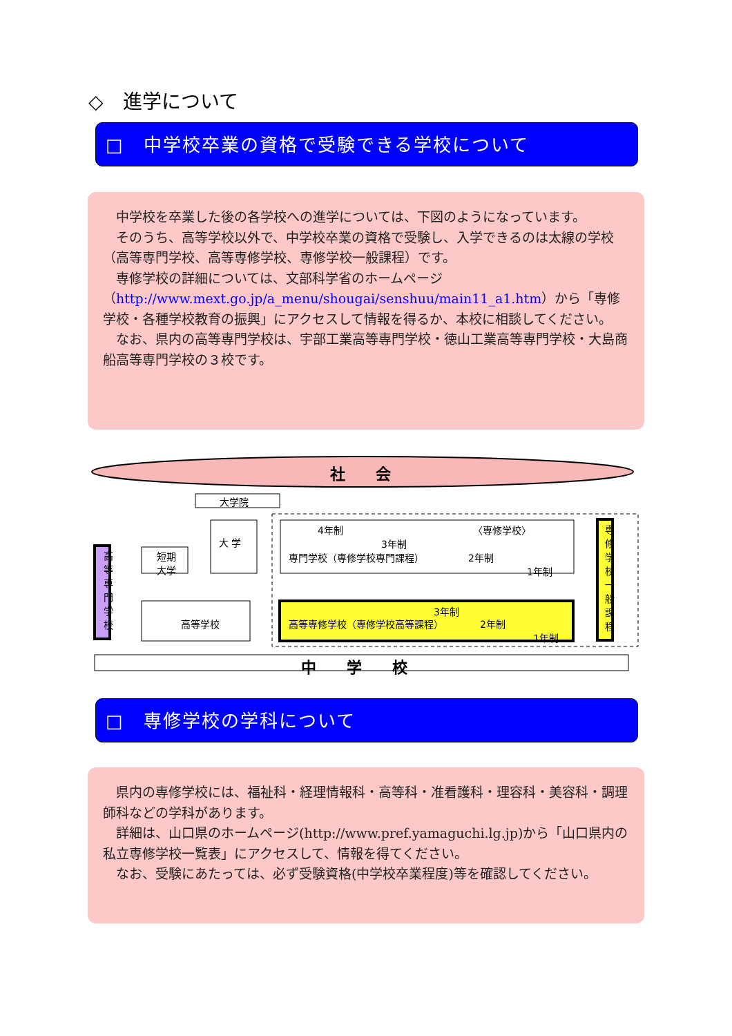◇　進学について
□　中学校卒業の資格で受験できる学校について
中学校を卒業した後の各学校への進学については、下図のようになっています。
そのうち、高等学校以外で、中学校卒業の資格で受験し、入学できるのは太線の学校（高等専門学校、高等専修学校、専修学校一般課程）です。
専修学校の詳細については、文部科学省のホームページ（http://www.mext.go.jp/a_menu/shougai/senshuu/main11_a1.htm）から「専修学校・各種学校教育の振興」にアクセスして情報を得るか、本校に相談してください。
なお、県内の高等専門学校は、宇部工業高等専門学校・徳山工業高等専門学校・大島商船高等専門学校の３校です。
社　　会
大学院
高等専門学校
短期
大学
大 学
4年制
3年制
〈専修学校〉
専門学校（専修学校専門課程） 2年制
1年制
専修学校一般課程
高等学校
3年制
高等専修学校（専修学校高等課程） 2年制
1年制
中　　学　　校
□　専修学校の学科について
県内の専修学校には、福祉科・経理情報科・高等科・准看護科・理容科・美容科・調理師科などの学科があります。
詳細は、山口県のホームページ(http://www.pref.yamaguchi.lg.jp)から「山口県内の私立専修学校一覧表」にアクセスして、情報を得てください。
なお、受験にあたっては、必ず受験資格(中学校卒業程度)等を確認してください。